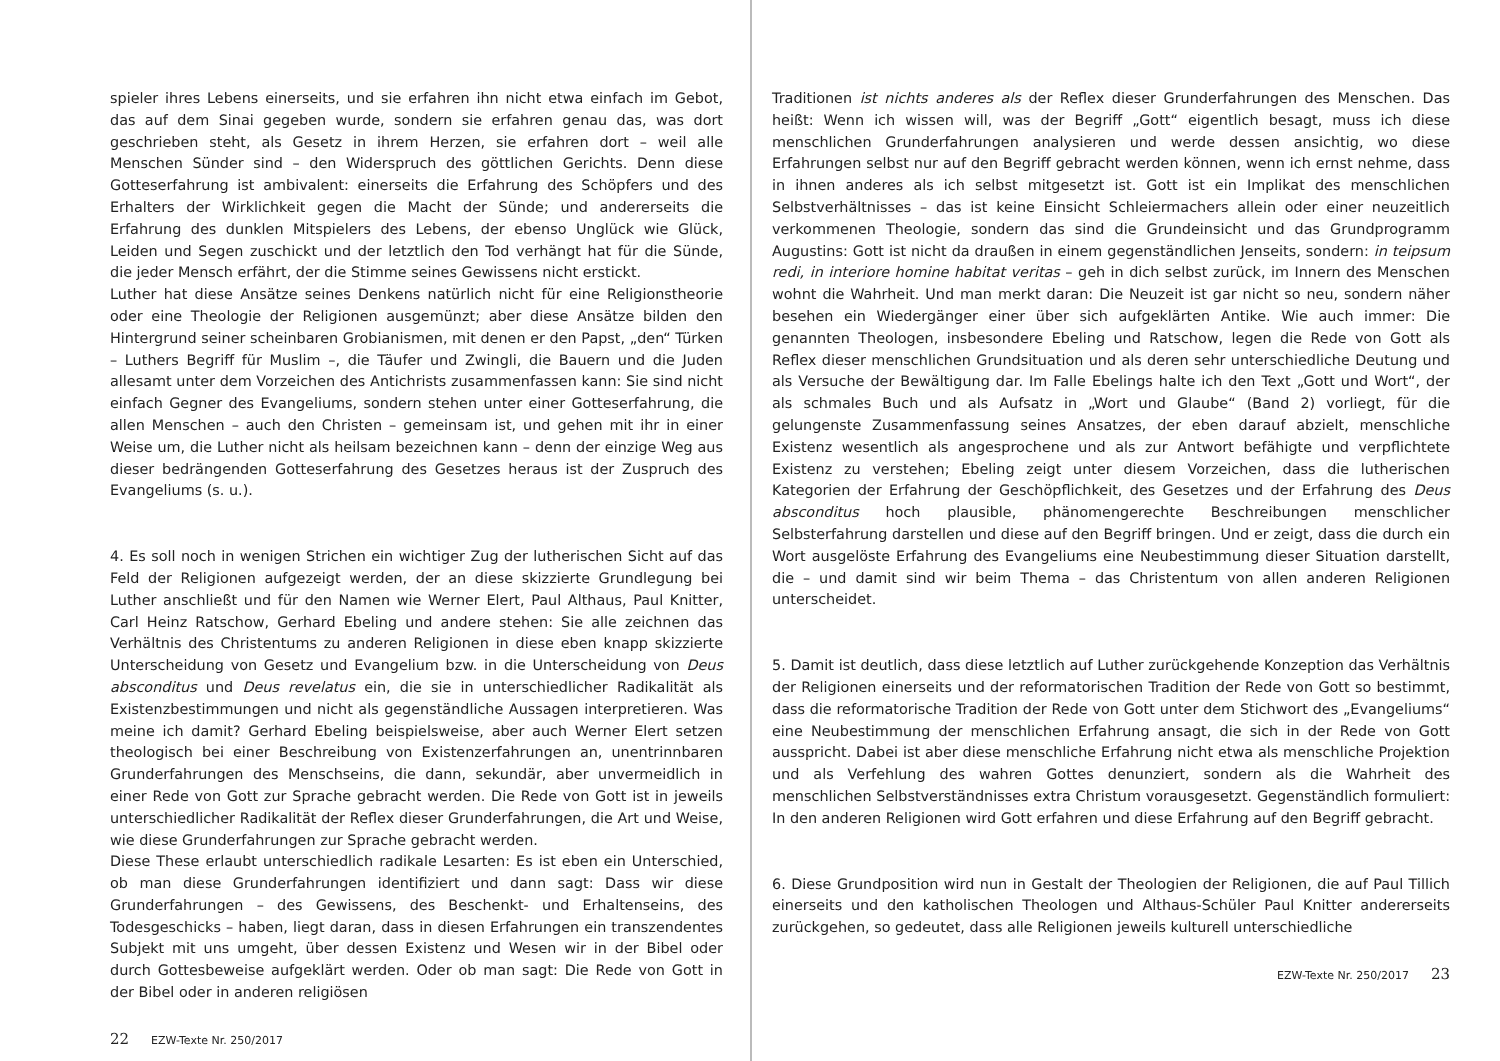spieler ihres Lebens einerseits, und sie erfahren ihn nicht etwa einfach im Gebot, das auf dem Sinai gegeben wurde, sondern sie erfahren genau das, was dort geschrieben steht, als Gesetz in ihrem Herzen, sie erfahren dort – weil alle Menschen Sünder sind – den Widerspruch des göttlichen Gerichts. Denn diese Gotteserfahrung ist ambivalent: einerseits die Erfahrung des Schöpfers und des Erhalters der Wirklichkeit gegen die Macht der Sünde; und andererseits die Erfahrung des dunklen Mitspielers des Lebens, der ebenso Unglück wie Glück, Leiden und Segen zuschickt und der letztlich den Tod verhängt hat für die Sünde, die jeder Mensch erfährt, der die Stimme seines Gewissens nicht erstickt.
Luther hat diese Ansätze seines Denkens natürlich nicht für eine Religionstheorie oder eine Theologie der Religionen ausgemünzt; aber diese Ansätze bilden den Hintergrund seiner scheinbaren Grobianismen, mit denen er den Papst, „den“ Türken – Luthers Begriff für Muslim –, die Täufer und Zwingli, die Bauern und die Juden allesamt unter dem Vorzeichen des Antichrists zusammenfassen kann: Sie sind nicht einfach Gegner des Evangeliums, sondern stehen unter einer Gotteserfahrung, die allen Menschen – auch den Christen – gemeinsam ist, und gehen mit ihr in einer Weise um, die Luther nicht als heilsam bezeichnen kann – denn der einzige Weg aus dieser bedrängenden Gotteserfahrung des Gesetzes heraus ist der Zuspruch des Evangeliums (s. u.).
4. Es soll noch in wenigen Strichen ein wichtiger Zug der lutherischen Sicht auf das Feld der Religionen aufgezeigt werden, der an diese skizzierte Grundlegung bei Luther anschließt und für den Namen wie Werner Elert, Paul Althaus, Paul Knitter, Carl Heinz Ratschow, Gerhard Ebeling und andere stehen: Sie alle zeichnen das Verhältnis des Christentums zu anderen Religionen in diese eben knapp skizzierte Unterscheidung von Gesetz und Evangelium bzw. in die Unterscheidung von Deus absconditus und Deus revelatus ein, die sie in unterschiedlicher Radikalität als Existenzbestimmungen und nicht als gegenständliche Aussagen interpretieren. Was meine ich damit? Gerhard Ebeling beispielsweise, aber auch Werner Elert setzen theologisch bei einer Beschreibung von Existenzerfahrungen an, unentrinnbaren Grunderfahrungen des Menschseins, die dann, sekundär, aber unvermeidlich in einer Rede von Gott zur Sprache gebracht werden. Die Rede von Gott ist in jeweils unterschiedlicher Radikalität der Reflex dieser Grunderfahrungen, die Art und Weise, wie diese Grunderfahrungen zur Sprache gebracht werden.
Diese These erlaubt unterschiedlich radikale Lesarten: Es ist eben ein Unterschied, ob man diese Grunderfahrungen identifiziert und dann sagt: Dass wir diese Grunderfahrungen – des Gewissens, des Beschenkt- und Erhaltenseins, des Todesgeschicks – haben, liegt daran, dass in diesen Erfahrungen ein transzendentes Subjekt mit uns umgeht, über dessen Existenz und Wesen wir in der Bibel oder durch Gottesbeweise aufgeklärt werden. Oder ob man sagt: Die Rede von Gott in der Bibel oder in anderen religiösen
22 EZW-Texte Nr. 250/2017
Traditionen ist nichts anderes als der Reflex dieser Grunderfahrungen des Menschen. Das heißt: Wenn ich wissen will, was der Begriff „Gott“ eigentlich besagt, muss ich diese menschlichen Grunderfahrungen analysieren und werde dessen ansichtig, wo diese Erfahrungen selbst nur auf den Begriff gebracht werden können, wenn ich ernst nehme, dass in ihnen anderes als ich selbst mitgesetzt ist. Gott ist ein Implikat des menschlichen Selbstverhältnisses – das ist keine Einsicht Schleiermachers allein oder einer neuzeitlich verkommenen Theologie, sondern das sind die Grundeinsicht und das Grundprogramm Augustins: Gott ist nicht da draußen in einem gegenständlichen Jenseits, sondern: in teipsum redi, in interiore homine habitat veritas – geh in dich selbst zurück, im Innern des Menschen wohnt die Wahrheit. Und man merkt daran: Die Neuzeit ist gar nicht so neu, sondern näher besehen ein Wiedergänger einer über sich aufgeklärten Antike. Wie auch immer: Die genannten Theologen, insbesondere Ebeling und Ratschow, legen die Rede von Gott als Reflex dieser menschlichen Grundsituation und als deren sehr unterschiedliche Deutung und als Versuche der Bewältigung dar. Im Falle Ebelings halte ich den Text „Gott und Wort“, der als schmales Buch und als Aufsatz in „Wort und Glaube“ (Band 2) vorliegt, für die gelungenste Zusammenfassung seines Ansatzes, der eben darauf abzielt, menschliche Existenz wesentlich als angesprochene und als zur Antwort befähigte und verpflichtete Existenz zu verstehen; Ebeling zeigt unter diesem Vorzeichen, dass die lutherischen Kategorien der Erfahrung der Geschöpflichkeit, des Gesetzes und der Erfahrung des Deus absconditus hoch plausible, phänomengerechte Beschreibungen menschlicher Selbsterfahrung darstellen und diese auf den Begriff bringen. Und er zeigt, dass die durch ein Wort ausgelöste Erfahrung des Evangeliums eine Neubestimmung dieser Situation darstellt, die – und damit sind wir beim Thema – das Christentum von allen anderen Religionen unterscheidet.
5. Damit ist deutlich, dass diese letztlich auf Luther zurückgehende Konzeption das Verhältnis der Religionen einerseits und der reformatorischen Tradition der Rede von Gott so bestimmt, dass die reformatorische Tradition der Rede von Gott unter dem Stichwort des „Evangeliums“ eine Neubestimmung der menschlichen Erfahrung ansagt, die sich in der Rede von Gott ausspricht. Dabei ist aber diese menschliche Erfahrung nicht etwa als menschliche Projektion und als Verfehlung des wahren Gottes denunziert, sondern als die Wahrheit des menschlichen Selbstverständnisses extra Christum vorausgesetzt. Gegenständlich formuliert: In den anderen Religionen wird Gott erfahren und diese Erfahrung auf den Begriff gebracht.
6. Diese Grundposition wird nun in Gestalt der Theologien der Religionen, die auf Paul Tillich einerseits und den katholischen Theologen und Althaus-Schüler Paul Knitter andererseits zurückgehen, so gedeutet, dass alle Religionen jeweils kulturell unterschiedliche
EZW-Texte Nr. 250/2017 23